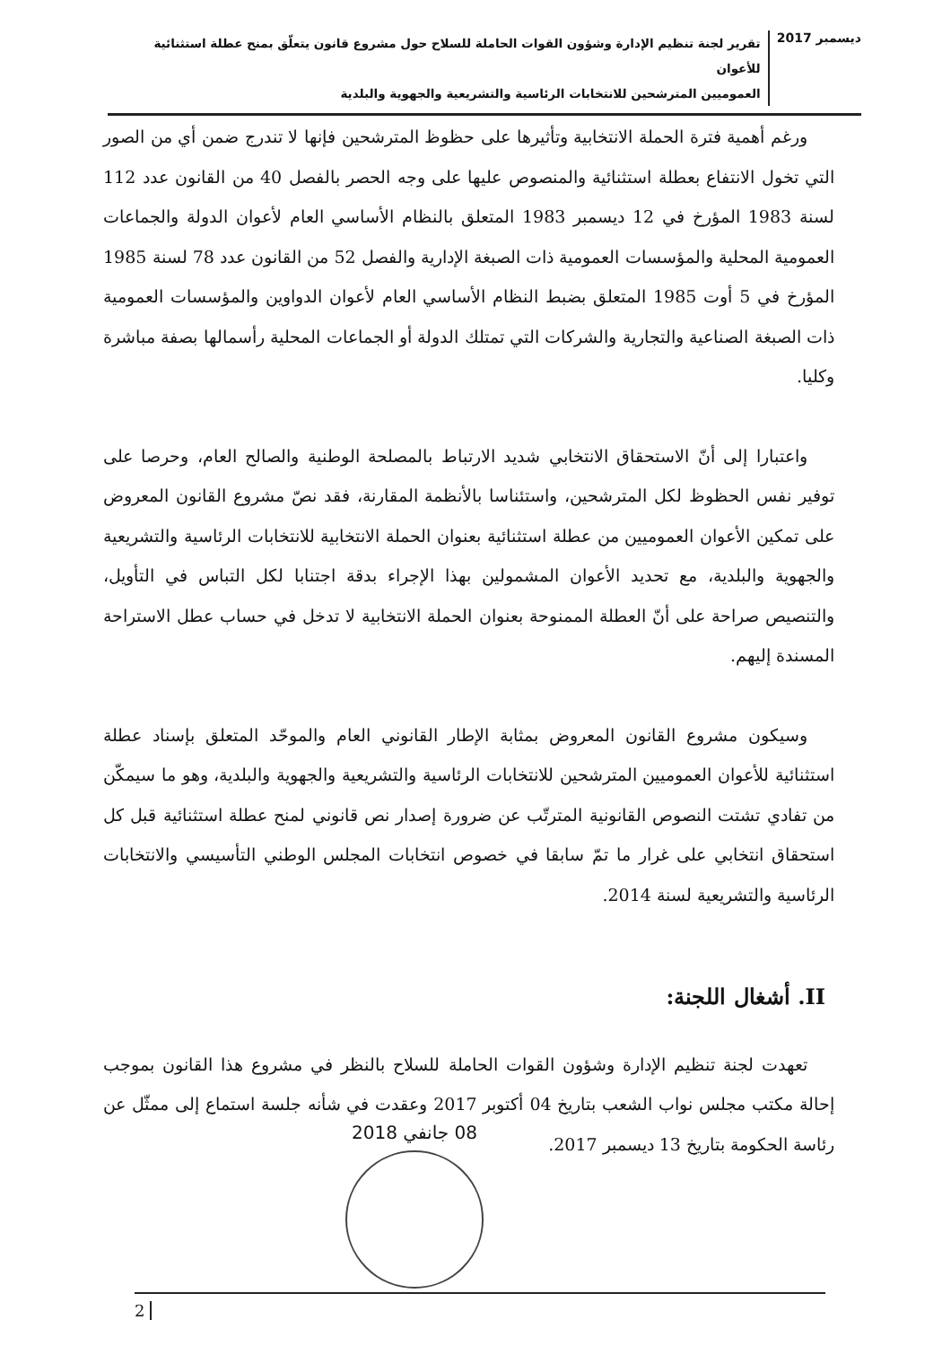ديسمبر 2017
تقرير لجنة تنظيم الإدارة وشؤون القوات الحاملة للسلاح حول مشروع قانون يتعلّق بمنح عطلة استثنائية للأعوان
العموميين المترشحين للانتخابات الرئاسية والتشريعية والجهوية والبلدية
ورغم أهمية فترة الحملة الانتخابية وتأثيرها على حظوظ المترشحين فإنها لا تندرج ضمن أي من الصور التي تخول الانتفاع بعطلة استثنائية والمنصوص عليها على وجه الحصر بالفصل 40 من القانون عدد 112 لسنة 1983 المؤرخ في 12 ديسمبر 1983 المتعلق بالنظام الأساسي العام لأعوان الدولة والجماعات العمومية المحلية والمؤسسات العمومية ذات الصبغة الإدارية والفصل 52 من القانون عدد 78 لسنة 1985 المؤرخ في 5 أوت 1985 المتعلق بضبط النظام الأساسي العام لأعوان الدواوين والمؤسسات العمومية ذات الصبغة الصناعية والتجارية والشركات التي تمتلك الدولة أو الجماعات المحلية رأسمالها بصفة مباشرة وكليا.
واعتبارا إلى أنّ الاستحقاق الانتخابي شديد الارتباط بالمصلحة الوطنية والصالح العام، وحرصا على توفير نفس الحظوظ لكل المترشحين، واستئناسا بالأنظمة المقارنة، فقد نصّ مشروع القانون المعروض على تمكين الأعوان العموميين من عطلة استثنائية بعنوان الحملة الانتخابية للانتخابات الرئاسية والتشريعية والجهوية والبلدية، مع تحديد الأعوان المشمولين بهذا الإجراء بدقة اجتنابا لكل التباس في التأويل، والتنصيص صراحة على أنّ العطلة الممنوحة بعنوان الحملة الانتخابية لا تدخل في حساب عطل الاستراحة المسندة إليهم.
وسيكون مشروع القانون المعروض بمثابة الإطار القانوني العام والموحّد المتعلق بإسناد عطلة استثنائية للأعوان العموميين المترشحين للانتخابات الرئاسية والتشريعية والجهوية والبلدية، وهو ما سيمكّن من تفادي تشتت النصوص القانونية المترتّب عن ضرورة إصدار نص قانوني لمنح عطلة استثنائية قبل كل استحقاق انتخابي على غرار ما تمّ سابقا في خصوص انتخابات المجلس الوطني التأسيسي والانتخابات الرئاسية والتشريعية لسنة 2014.
II. أشغال اللجنة:
تعهدت لجنة تنظيم الإدارة وشؤون القوات الحاملة للسلاح بالنظر في مشروع هذا القانون بموجب إحالة مكتب مجلس نواب الشعب بتاريخ 04 أكتوبر 2017 وعقدت في شأنه جلسة استماع إلى ممثّل عن رئاسة الحكومة بتاريخ 13 ديسمبر 2017.
08 جانفي 2018
2